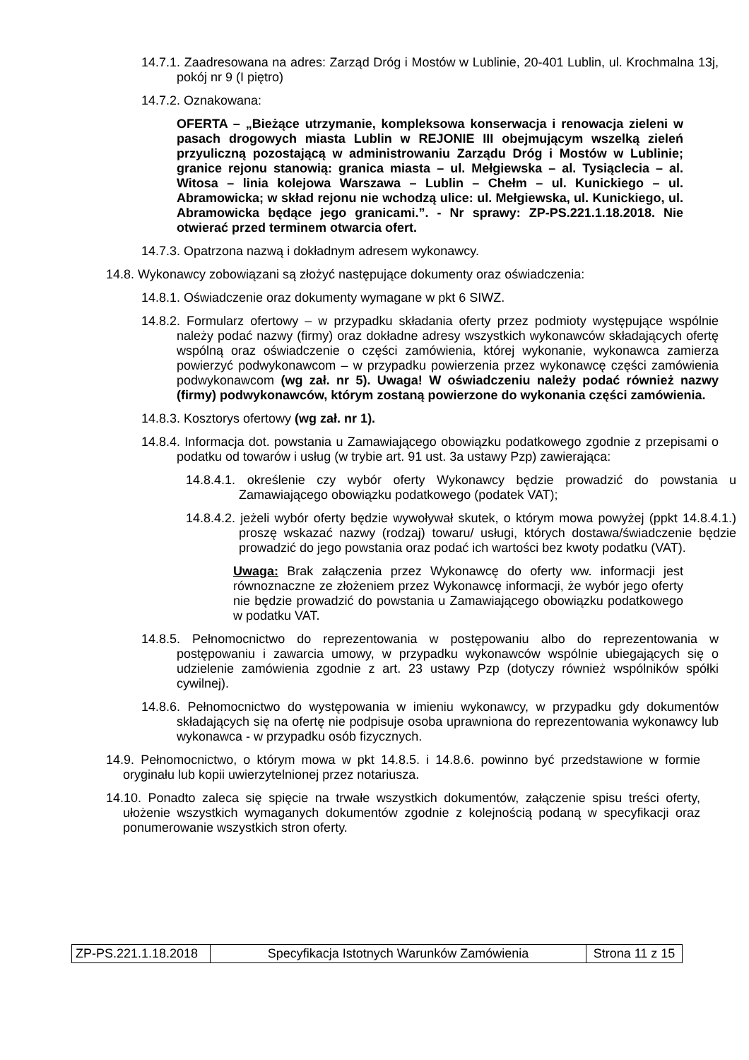14.7.1. Zaadresowana na adres: Zarząd Dróg i Mostów w Lublinie, 20-401 Lublin, ul. Krochmalna 13j, pokój nr 9 (I piętro)
14.7.2. Oznakowana:
OFERTA – „Bieżące utrzymanie, kompleksowa konserwacja i renowacja zieleni w pasach drogowych miasta Lublin w REJONIE III obejmującym wszelką zieleń przyuliczną pozostającą w administrowaniu Zarządu Dróg i Mostów w Lublinie; granice rejonu stanowią: granica miasta – ul. Mełgiewska – al. Tysiąclecia – al. Witosa – linia kolejowa Warszawa – Lublin – Chełm – ul. Kunickiego – ul. Abramowicka; w skład rejonu nie wchodzą ulice: ul. Mełgiewska, ul. Kunickiego, ul. Abramowicka będące jego granicami.”. - Nr sprawy: ZP-PS.221.1.18.2018. Nie otwierać przed terminem otwarcia ofert.
14.7.3. Opatrzona nazwą i dokładnym adresem wykonawcy.
14.8. Wykonawcy zobowiązani są złożyć następujące dokumenty oraz oświadczenia:
14.8.1. Oświadczenie oraz dokumenty wymagane w pkt 6 SIWZ.
14.8.2. Formularz ofertowy – w przypadku składania oferty przez podmioty występujące wspólnie należy podać nazwy (firmy) oraz dokładne adresy wszystkich wykonawców składających ofertę wspólną oraz oświadczenie o części zamówienia, której wykonanie, wykonawca zamierza powierzyć podwykonawcom – w przypadku powierzenia przez wykonawcę części zamówienia podwykonawcom (wg zał. nr 5). Uwaga! W oświadczeniu należy podać również nazwy (firmy) podwykonawców, którym zostaną powierzone do wykonania części zamówienia.
14.8.3. Kosztorys ofertowy (wg zał. nr 1).
14.8.4. Informacja dot. powstania u Zamawiającego obowiązku podatkowego zgodnie z przepisami o podatku od towarów i usług (w trybie art. 91 ust. 3a ustawy Pzp) zawierająca:
14.8.4.1. określenie czy wybór oferty Wykonawcy będzie prowadzić do powstania u Zamawiającego obowiązku podatkowego (podatek VAT);
14.8.4.2. jeżeli wybór oferty będzie wywoływał skutek, o którym mowa powyżej (ppkt 14.8.4.1.) proszę wskazać nazwy (rodzaj) towaru/ usługi, których dostawa/świadczenie będzie prowadzić do jego powstania oraz podać ich wartości bez kwoty podatku (VAT).
Uwaga: Brak załączenia przez Wykonawcę do oferty ww. informacji jest równoznaczne ze złożeniem przez Wykonawcę informacji, że wybór jego oferty nie będzie prowadzić do powstania u Zamawiającego obowiązku podatkowego w podatku VAT.
14.8.5. Pełnomocnictwo do reprezentowania w postępowaniu albo do reprezentowania w postępowaniu i zawarcia umowy, w przypadku wykonawców wspólnie ubiegających się o udzielenie zamówienia zgodnie z art. 23 ustawy Pzp (dotyczy również wspólników spółki cywilnej).
14.8.6. Pełnomocnictwo do występowania w imieniu wykonawcy, w przypadku gdy dokumentów składających się na ofertę nie podpisuje osoba uprawniona do reprezentowania wykonawcy lub wykonawca - w przypadku osób fizycznych.
14.9. Pełnomocnictwo, o którym mowa w pkt 14.8.5. i 14.8.6. powinno być przedstawione w formie oryginału lub kopii uwierzytelnionej przez notariusza.
14.10. Ponadto zaleca się spięcie na trwałe wszystkich dokumentów, załączenie spisu treści oferty, ułożenie wszystkich wymaganych dokumentów zgodnie z kolejnością podaną w specyfikacji oraz ponumerowanie wszystkich stron oferty.
| ZP-PS.221.1.18.2018 | Specyfikacja Istotnych Warunków Zamówienia | Strona 11 z 15 |